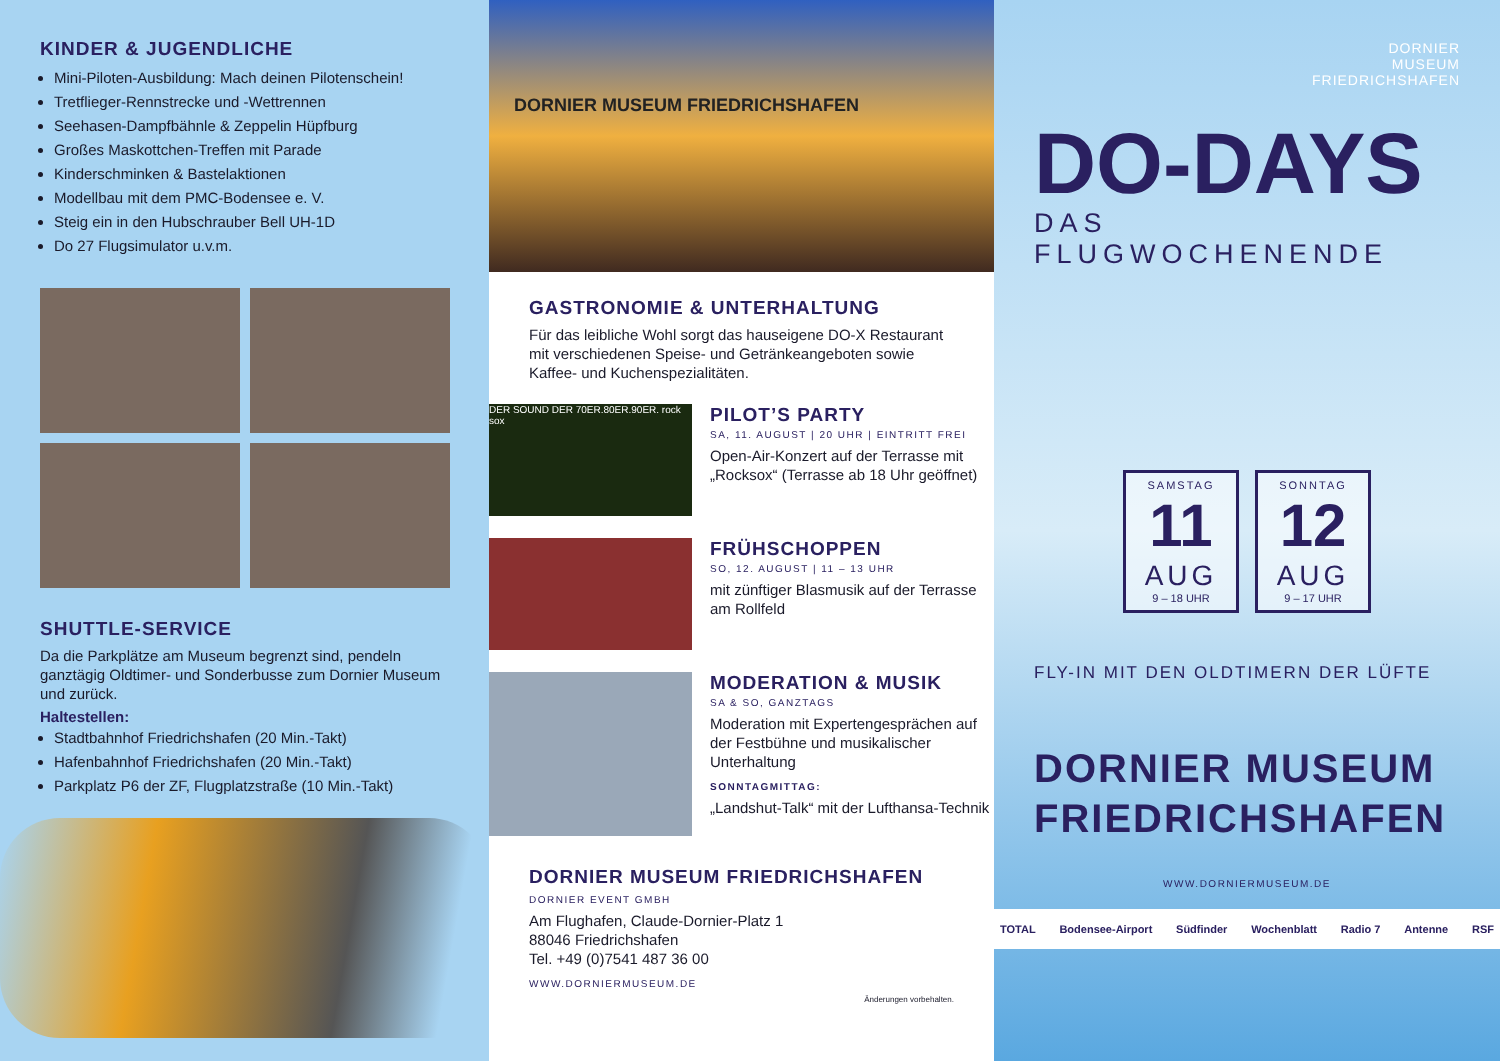KINDER & JUGENDLICHE
Mini-Piloten-Ausbildung: Mach deinen Pilotenschein!
Tretflieger-Rennstrecke und -Wettrennen
Seehasen-Dampfbähnle & Zeppelin Hüpfburg
Großes Maskottchen-Treffen mit Parade
Kinderschminken & Bastelaktionen
Modellbau mit dem PMC-Bodensee e. V.
Steig ein in den Hubschrauber Bell UH-1D
Do 27 Flugsimulator u.v.m.
SHUTTLE-SERVICE
Da die Parkplätze am Museum begrenzt sind, pendeln ganztägig Oldtimer- und Sonderbusse zum Dornier Museum und zurück.
Haltestellen:
Stadtbahnhof Friedrichshafen (20 Min.-Takt)
Hafenbahnhof Friedrichshafen (20 Min.-Takt)
Parkplatz P6 der ZF, Flugplatzstraße (10 Min.-Takt)
DORNIER MUSEUM FRIEDRICHSHAFEN
GASTRONOMIE & UNTERHALTUNG
Für das leibliche Wohl sorgt das hauseigene DO-X Restaurant mit verschiedenen Speise- und Getränkeangeboten sowie Kaffee- und Kuchenspezialitäten.
DER SOUND DER 70ER.80ER.90ER. rock sox
PILOT’S PARTY
SA, 11. AUGUST | 20 UHR | EINTRITT FREI
Open-Air-Konzert auf der Terrasse mit „Rocksox“ (Terrasse ab 18 Uhr geöffnet)
FRÜHSCHOPPEN
SO, 12. AUGUST | 11 – 13 UHR
mit zünftiger Blasmusik auf der Terrasse am Rollfeld
MODERATION & MUSIK
SA & SO, GANZTAGS
Moderation mit Expertengesprächen auf der Festbühne und musikalischer Unterhaltung
SONNTAGMITTAG:
„Landshut-Talk“ mit der Lufthansa-Technik
DORNIER MUSEUM FRIEDRICHSHAFEN
DORNIER EVENT GMBH
Am Flughafen, Claude-Dornier-Platz 1
88046 Friedrichshafen
Tel. +49 (0)7541 487 36 00
WWW.DORNIERMUSEUM.DE
Änderungen vorbehalten.
DORNIER
MUSEUM
FRIEDRICHSHAFEN
DO-DAYS
DAS FLUGWOCHENENDE
SAMSTAG
11
AUG
9 – 18 UHR
SONNTAG
12
AUG
9 – 17 UHR
FLY-IN MIT DEN OLDTIMERN DER LÜFTE
DORNIER MUSEUM FRIEDRICHSHAFEN
WWW.DORNIERMUSEUM.DE
TOTAL Bodensee-Airport Südfinder Wochenblatt Radio 7 Antenne RSF